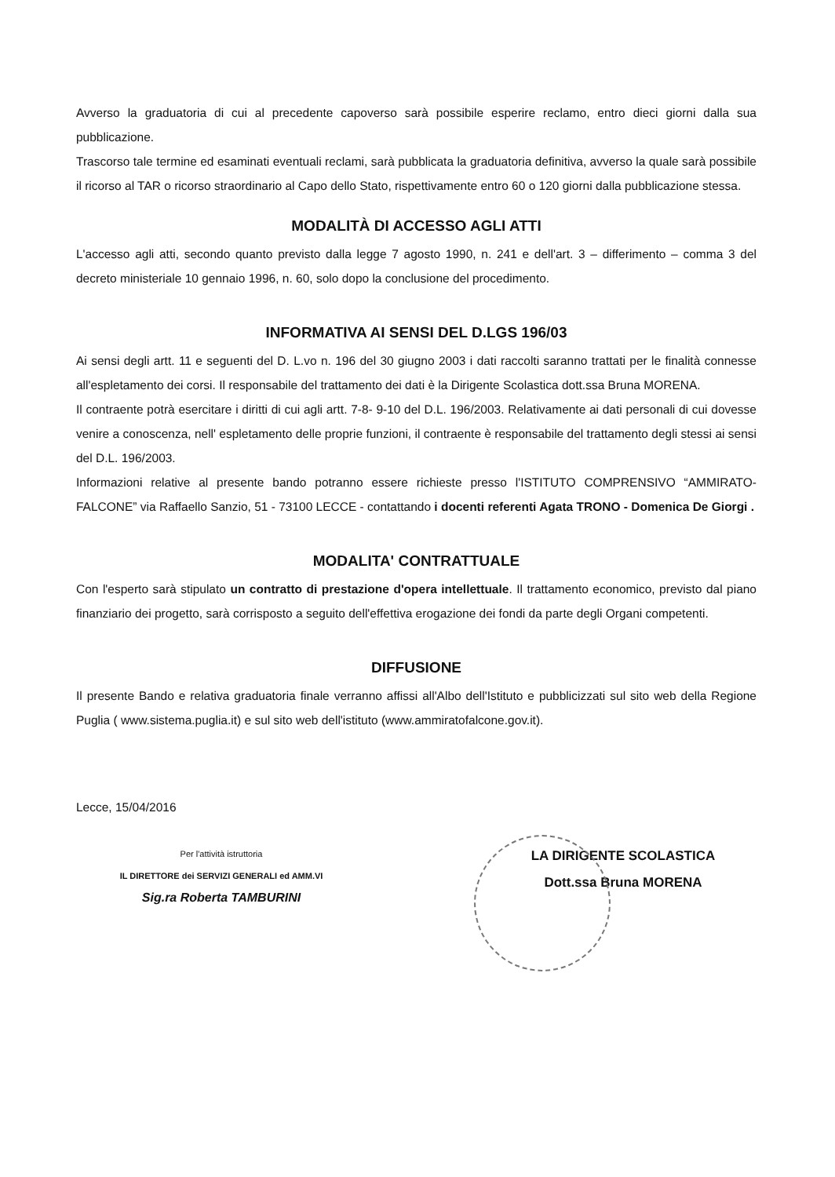Avverso la graduatoria di cui al precedente capoverso sarà possibile esperire reclamo, entro dieci giorni dalla sua pubblicazione.
Trascorso tale termine ed esaminati eventuali reclami, sarà pubblicata la graduatoria definitiva, avverso la quale sarà possibile il ricorso al TAR o ricorso straordinario al Capo dello Stato, rispettivamente entro 60 o 120 giorni dalla pubblicazione stessa.
MODALITÀ DI ACCESSO AGLI ATTI
L'accesso agli atti, secondo quanto previsto dalla legge 7 agosto 1990, n. 241 e dell'art. 3 – differimento – comma 3 del decreto ministeriale 10 gennaio 1996, n. 60, solo dopo la conclusione del procedimento.
INFORMATIVA AI SENSI DEL D.LGS 196/03
Ai sensi degli artt. 11 e seguenti del D. L.vo n. 196 del 30 giugno 2003 i dati raccolti saranno trattati per le finalità connesse all'espletamento dei corsi. Il responsabile del trattamento dei dati è la Dirigente Scolastica dott.ssa Bruna MORENA.
Il contraente potrà esercitare i diritti di cui agli artt. 7-8- 9-10 del D.L. 196/2003. Relativamente ai dati personali di cui dovesse venire a conoscenza, nell' espletamento delle proprie funzioni, il contraente è responsabile del trattamento degli stessi ai sensi del D.L. 196/2003.
Informazioni relative al presente bando potranno essere richieste presso l'ISTITUTO COMPRENSIVO “AMMIRATO-FALCONE” via Raffaello Sanzio, 51 - 73100 LECCE - contattando i docenti referenti Agata TRONO - Domenica De Giorgi .
MODALITA' CONTRATTUALE
Con l'esperto sarà stipulato un contratto di prestazione d'opera intellettuale. Il trattamento economico, previsto dal piano finanziario dei progetto, sarà corrisposto a seguito dell'effettiva erogazione dei fondi da parte degli Organi competenti.
DIFFUSIONE
Il presente Bando e relativa graduatoria finale verranno affissi all'Albo dell'Istituto e pubblicizzati sul sito web della Regione Puglia ( www.sistema.puglia.it) e sul sito web dell'istituto (www.ammiratofalcone.gov.it).
Lecce, 15/04/2016
Per l'attività istruttoria
IL DIRETTORE dei SERVIZI GENERALI ed AMM.VI
Sig.ra Roberta TAMBURINI
LA DIRIGENTE SCOLASTICA
Dott.ssa Bruna MORENA